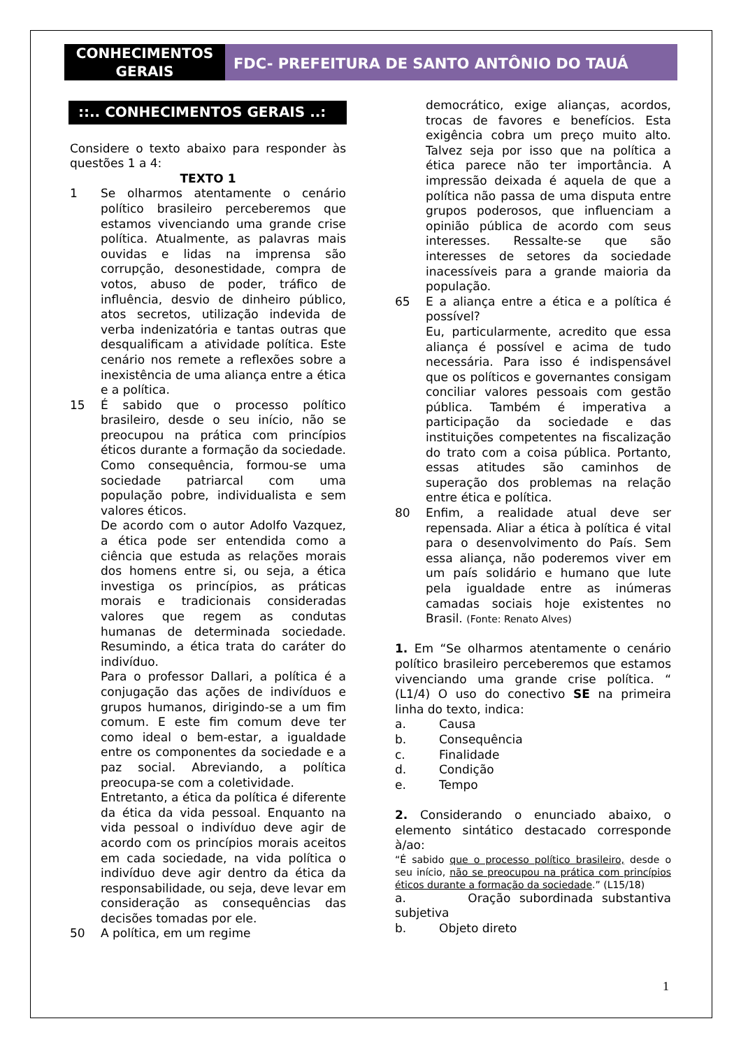CONHECIMENTOS GERAIS
FDC- PREFEITURA DE SANTO ANTÔNIO DO TAUÁ
::.. CONHECIMENTOS GERAIS ..:
Considere o texto abaixo para responder às questões 1 a 4:
TEXTO 1
1 Se olharmos atentamente o cenário político brasileiro perceberemos que estamos vivenciando uma grande crise política. Atualmente, as palavras mais ouvidas e lidas na imprensa são corrupção, desonestidade, compra de votos, abuso de poder, tráfico de influência, desvio de dinheiro público, atos secretos, utilização indevida de verba indenizatória e tantas outras que desqualificam a atividade política. Este cenário nos remete a reflexões sobre a inexistência de uma aliança entre a ética e a política.
15 É sabido que o processo político brasileiro, desde o seu início, não se preocupou na prática com princípios éticos durante a formação da sociedade. Como consequência, formou-se uma sociedade patriarcal com uma população pobre, individualista e sem valores éticos.
De acordo com o autor Adolfo Vazquez, a ética pode ser entendida como a ciência que estuda as relações morais dos homens entre si, ou seja, a ética investiga os princípios, as práticas morais e tradicionais consideradas valores que regem as condutas humanas de determinada sociedade. Resumindo, a ética trata do caráter do indivíduo.
Para o professor Dallari, a política é a conjugação das ações de indivíduos e grupos humanos, dirigindo-se a um fim comum. E este fim comum deve ter como ideal o bem-estar, a igualdade entre os componentes da sociedade e a paz social. Abreviando, a política preocupa-se com a coletividade.
Entretanto, a ética da política é diferente da ética da vida pessoal. Enquanto na vida pessoal o indivíduo deve agir de acordo com os princípios morais aceitos em cada sociedade, na vida política o indivíduo deve agir dentro da ética da responsabilidade, ou seja, deve levar em consideração as consequências das decisões tomadas por ele.
50 A política, em um regime
democrático, exige alianças, acordos, trocas de favores e benefícios. Esta exigência cobra um preço muito alto. Talvez seja por isso que na política a ética parece não ter importância. A impressão deixada é aquela de que a política não passa de uma disputa entre grupos poderosos, que influenciam a opinião pública de acordo com seus interesses. Ressalte-se que são interesses de setores da sociedade inacessíveis para a grande maioria da população.
65 E a aliança entre a ética e a política é possível?
Eu, particularmente, acredito que essa aliança é possível e acima de tudo necessária. Para isso é indispensável que os políticos e governantes consigam conciliar valores pessoais com gestão pública. Também é imperativa a participação da sociedade e das instituições competentes na fiscalização do trato com a coisa pública. Portanto, essas atitudes são caminhos de superação dos problemas na relação entre ética e política.
80 Enfim, a realidade atual deve ser repensada. Aliar a ética à política é vital para o desenvolvimento do País. Sem essa aliança, não poderemos viver em um país solidário e humano que lute pela igualdade entre as inúmeras camadas sociais hoje existentes no Brasil. (Fonte: Renato Alves)
1. Em “Se olharmos atentamente o cenário político brasileiro perceberemos que estamos vivenciando uma grande crise política. “ (L1/4) O uso do conectivo SE na primeira linha do texto, indica:
a. Causa
b. Consequência
c. Finalidade
d. Condição
e. Tempo
2. Considerando o enunciado abaixo, o elemento sintático destacado corresponde à/ao:
“É sabido que o processo político brasileiro, desde o seu início, não se preocupou na prática com princípios éticos durante a formação da sociedade.” (L15/18)
a. Oração subordinada substantiva subjetiva
b. Objeto direto
1